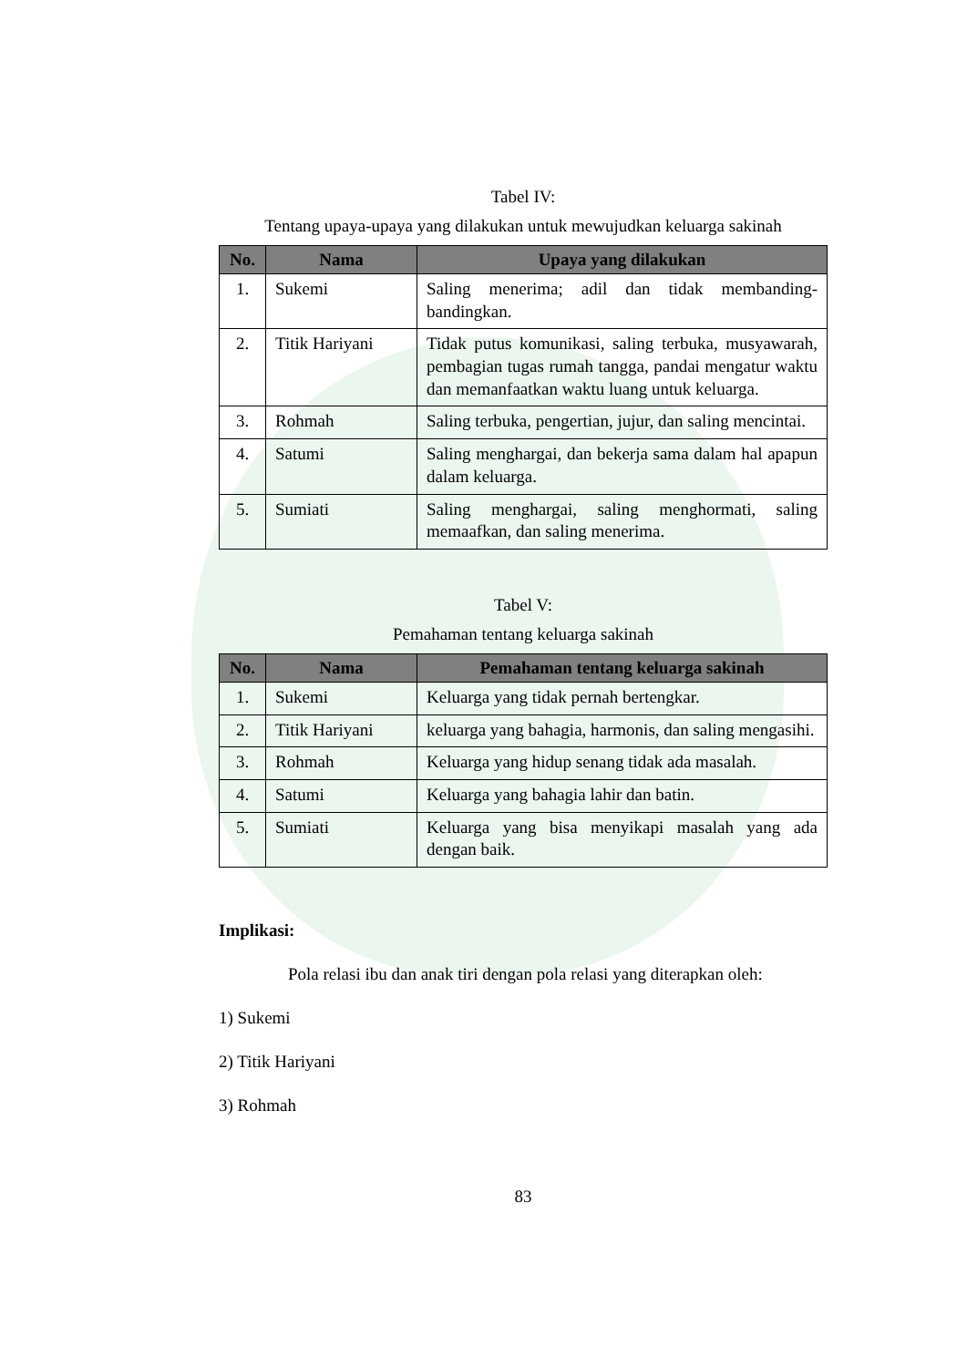Tabel IV:
Tentang upaya-upaya yang dilakukan untuk mewujudkan keluarga sakinah
| No. | Nama | Upaya yang dilakukan |
| --- | --- | --- |
| 1. | Sukemi | Saling menerima; adil dan tidak membanding-bandingkan. |
| 2. | Titik Hariyani | Tidak putus komunikasi, saling terbuka, musyawarah, pembagian tugas rumah tangga, pandai mengatur waktu dan memanfaatkan waktu luang untuk keluarga. |
| 3. | Rohmah | Saling terbuka, pengertian, jujur, dan saling mencintai. |
| 4. | Satumi | Saling menghargai, dan bekerja sama dalam hal apapun dalam keluarga. |
| 5. | Sumiati | Saling menghargai, saling menghormati, saling memaafkan, dan saling menerima. |
Tabel V:
Pemahaman tentang keluarga sakinah
| No. | Nama | Pemahaman tentang keluarga sakinah |
| --- | --- | --- |
| 1. | Sukemi | Keluarga yang tidak pernah bertengkar. |
| 2. | Titik Hariyani | keluarga yang bahagia, harmonis, dan saling mengasihi. |
| 3. | Rohmah | Keluarga yang hidup senang tidak ada masalah. |
| 4. | Satumi | Keluarga yang bahagia lahir dan batin. |
| 5. | Sumiati | Keluarga yang bisa menyikapi masalah yang ada dengan baik. |
Implikasi:
Pola relasi ibu dan anak tiri dengan pola relasi yang diterapkan oleh:
1) Sukemi
2) Titik Hariyani
3) Rohmah
83